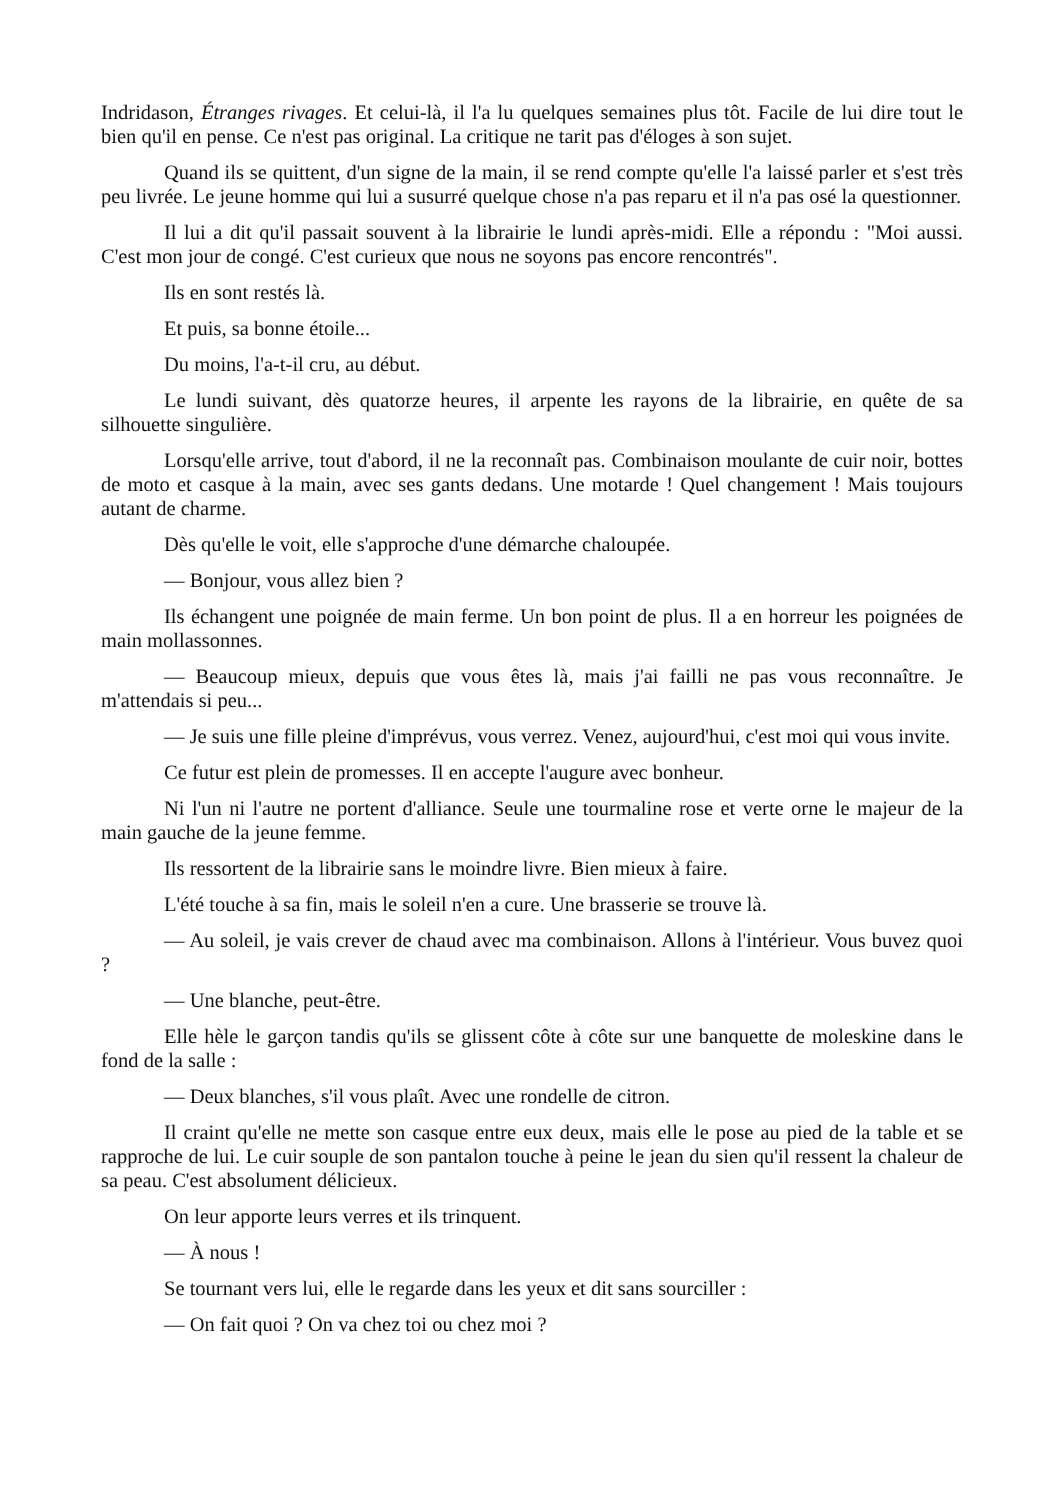Indridason, Étranges rivages. Et celui-là, il l'a lu quelques semaines plus tôt. Facile de lui dire tout le bien qu'il en pense. Ce n'est pas original. La critique ne tarit pas d'éloges à son sujet.
Quand ils se quittent, d'un signe de la main, il se rend compte qu'elle l'a laissé parler et s'est très peu livrée. Le jeune homme qui lui a susurré quelque chose n'a pas reparu et il n'a pas osé la questionner.
Il lui a dit qu'il passait souvent à la librairie le lundi après-midi. Elle a répondu : "Moi aussi. C'est mon jour de congé. C'est curieux que nous ne soyons pas encore rencontrés".
Ils en sont restés là.
Et puis, sa bonne étoile...
Du moins, l'a-t-il cru, au début.
Le lundi suivant, dès quatorze heures, il arpente les rayons de la librairie, en quête de sa silhouette singulière.
Lorsqu'elle arrive, tout d'abord, il ne la reconnaît pas. Combinaison moulante de cuir noir, bottes de moto et casque à la main, avec ses gants dedans. Une motarde ! Quel changement ! Mais toujours autant de charme.
Dès qu'elle le voit, elle s'approche d'une démarche chaloupée.
— Bonjour, vous allez bien ?
Ils échangent une poignée de main ferme. Un bon point de plus. Il a en horreur les poignées de main mollassonnes.
— Beaucoup mieux, depuis que vous êtes là, mais j'ai failli ne pas vous reconnaître. Je m'attendais si peu...
— Je suis une fille pleine d'imprévus, vous verrez. Venez, aujourd'hui, c'est moi qui vous invite.
Ce futur est plein de promesses. Il en accepte l'augure avec bonheur.
Ni l'un ni l'autre ne portent d'alliance. Seule une tourmaline rose et verte orne le majeur de la main gauche de la jeune femme.
Ils ressortent de la librairie sans le moindre livre. Bien mieux à faire.
L'été touche à sa fin, mais le soleil n'en a cure. Une brasserie se trouve là.
— Au soleil, je vais crever de chaud avec ma combinaison. Allons à l'intérieur. Vous buvez quoi ?
— Une blanche, peut-être.
Elle hèle le garçon tandis qu'ils se glissent côte à côte sur une banquette de moleskine dans le fond de la salle :
— Deux blanches, s'il vous plaît. Avec une rondelle de citron.
Il craint qu'elle ne mette son casque entre eux deux, mais elle le pose au pied de la table et se rapproche de lui. Le cuir souple de son pantalon touche à peine le jean du sien qu'il ressent la chaleur de sa peau. C'est absolument délicieux.
On leur apporte leurs verres et ils trinquent.
— À nous !
Se tournant vers lui, elle le regarde dans les yeux et dit sans sourciller :
— On fait quoi ? On va chez toi ou chez moi ?